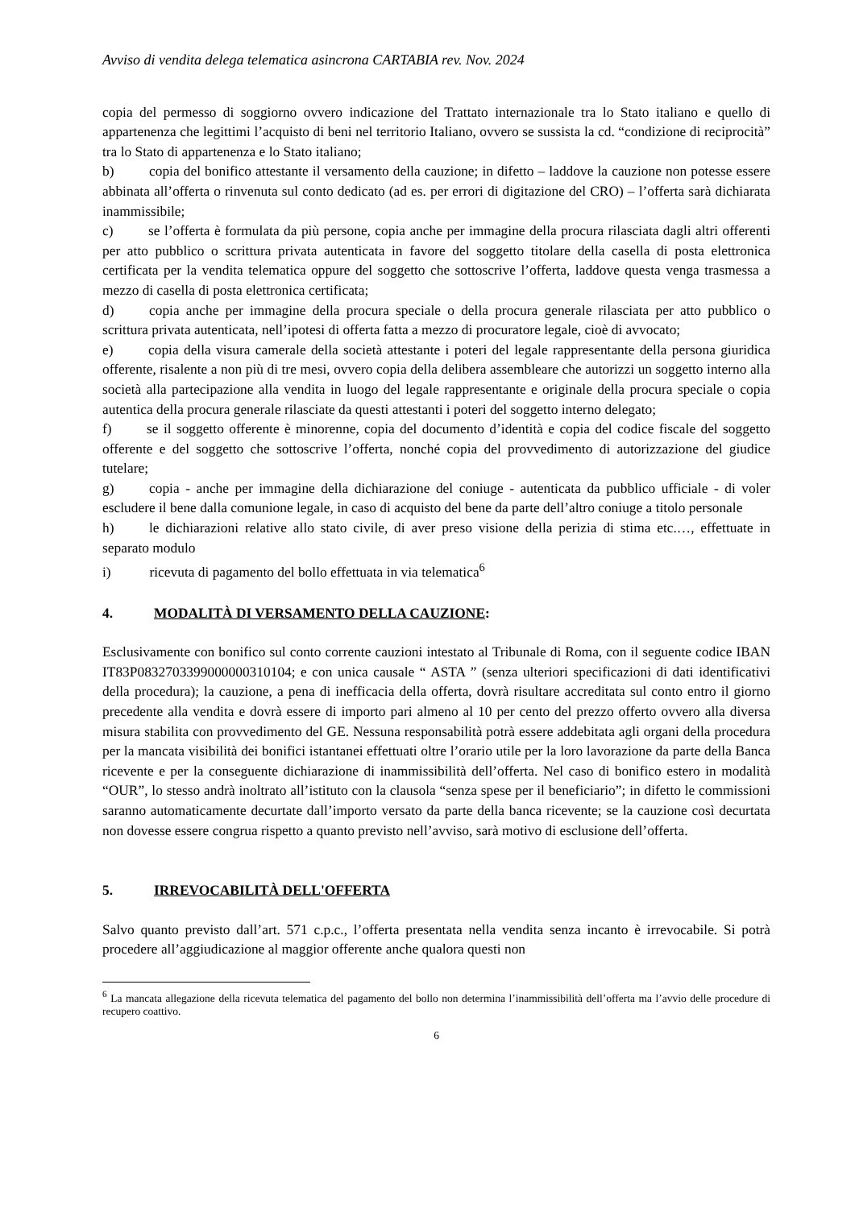Avviso di vendita delega telematica asincrona CARTABIA rev. Nov. 2024
copia del permesso di soggiorno ovvero indicazione del Trattato internazionale tra lo Stato italiano e quello di appartenenza che legittimi l’acquisto di beni nel territorio Italiano, ovvero se sussista la cd. “condizione di reciprocità” tra lo Stato di appartenenza e lo Stato italiano;
b)   copia del bonifico attestante il versamento della cauzione; in difetto – laddove la cauzione non potesse essere abbinata all’offerta o rinvenuta sul conto dedicato (ad es. per errori di digitazione del CRO) – l’offerta sarà dichiarata inammissibile;
c)   se l’offerta è formulata da più persone, copia anche per immagine della procura rilasciata dagli altri offerenti per atto pubblico o scrittura privata autenticata in favore del soggetto titolare della casella di posta elettronica certificata per la vendita telematica oppure del soggetto che sottoscrive l’offerta, laddove questa venga trasmessa a mezzo di casella di posta elettronica certificata;
d)   copia anche per immagine della procura speciale o della procura generale rilasciata per atto pubblico o scrittura privata autenticata, nell’ipotesi di offerta fatta a mezzo di procuratore legale, cioè di avvocato;
e)   copia della visura camerale della società attestante i poteri del legale rappresentante della persona giuridica offerente, risalente a non più di tre mesi, ovvero copia della delibera assembleare che autorizzi un soggetto interno alla società alla partecipazione alla vendita in luogo del legale rappresentante e originale della procura speciale o copia autentica della procura generale rilasciate da questi attestanti i poteri del soggetto interno delegato;
f)   se il soggetto offerente è minorenne, copia del documento d’identità e copia del codice fiscale del soggetto offerente e del soggetto che sottoscrive l’offerta, nonché copia del provvedimento di autorizzazione del giudice tutelare;
g)   copia - anche per immagine della dichiarazione del coniuge - autenticata da pubblico ufficiale - di voler escludere il bene dalla comunione legale, in caso di acquisto del bene da parte dell’altro coniuge a titolo personale
h)   le dichiarazioni relative allo stato civile, di aver preso visione della perizia di stima etc.…, effettuate in separato modulo
i)    ricevuta di pagamento del bollo effettuata in via telematica<sup>6</sup>
4. MODALITÀ DI VERSAMENTO DELLA CAUZIONE:
Esclusivamente con bonifico sul conto corrente cauzioni intestato al Tribunale di Roma, con il seguente codice IBAN IT83P0832703399000000310104; e con unica causale “ ASTA ” (senza ulteriori specificazioni di dati identificativi della procedura); la cauzione, a pena di inefficacia della offerta, dovrà risultare accreditata sul conto entro il giorno precedente alla vendita e dovrà essere di importo pari almeno al 10 per cento del prezzo offerto ovvero alla diversa misura stabilita con provvedimento del GE. Nessuna responsabilità potrà essere addebitata agli organi della procedura per la mancata visibilità dei bonifici istantanei effettuati oltre l’orario utile per la loro lavorazione da parte della Banca ricevente e per la conseguente dichiarazione di inammissibilità dell’offerta. Nel caso di bonifico estero in modalità “OUR”, lo stesso andrà inoltrato all’istituto con la clausola “senza spese per il beneficiario”; in difetto le commissioni saranno automaticamente decurtate dall’importo versato da parte della banca ricevente; se la cauzione così decurtata non dovesse essere congrua rispetto a quanto previsto nell’avviso, sarà motivo di esclusione dell’offerta.
5. IRREVOCABILITÀ DELL'OFFERTA
Salvo quanto previsto dall’art. 571 c.p.c., l’offerta presentata nella vendita senza incanto è irrevocabile. Si potrà procedere all’aggiudicazione al maggior offerente anche qualora questi non
<sup>6</sup> La mancata allegazione della ricevuta telematica del pagamento del bollo non determina l’inammissibilità dell’offerta ma l’avvio delle procedure di recupero coattivo.
6